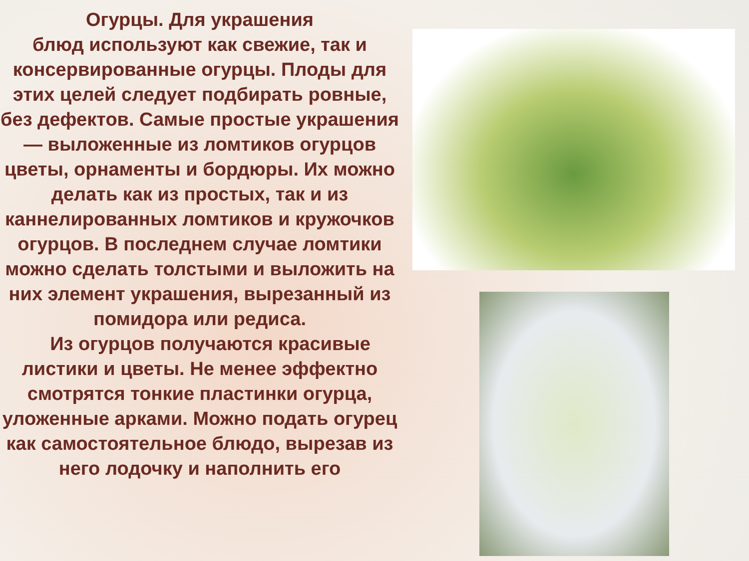Огурцы. Для украшения
блюд используют как свежие, так и консервированные огурцы. Плоды для этих целей следует подбирать ровные, без дефектов. Самые простые украшения — выложенные из ломтиков огурцов цветы, орнаменты и бордюры. Их можно делать как из простых, так и из каннелированных ломтиков и кружочков огурцов. В последнем случае ломтики можно сделать толстыми и выложить на них элемент украшения, вырезанный из помидора или редиса.
Из огурцов получаются красивые листики и цветы. Не менее эффектно смотрятся тонкие пластинки огурца, уложенные арками. Можно подать огурец как самостоятельное блюдо, вырезав из него лодочку и наполнить его